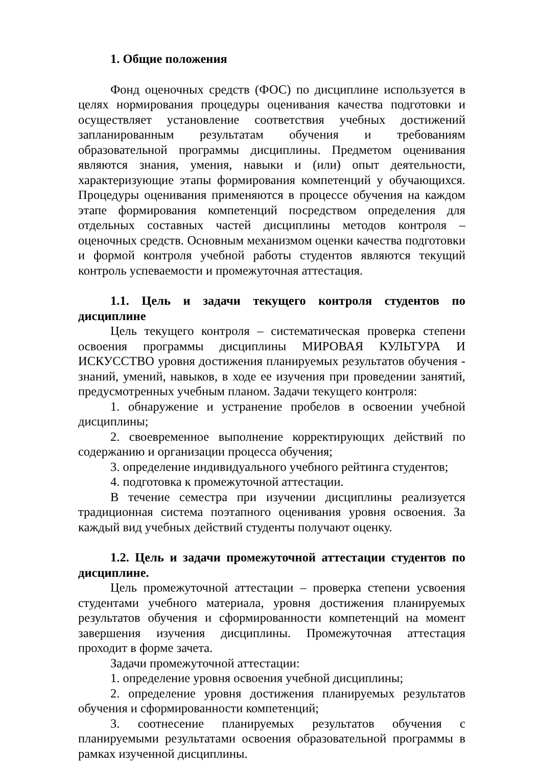1. Общие положения
Фонд оценочных средств (ФОС) по дисциплине используется в целях нормирования процедуры оценивания качества подготовки и осуществляет установление соответствия учебных достижений запланированным результатам обучения и требованиям образовательной программы дисциплины. Предметом оценивания являются знания, умения, навыки и (или) опыт деятельности, характеризующие этапы формирования компетенций у обучающихся. Процедуры оценивания применяются в процессе обучения на каждом этапе формирования компетенций посредством определения для отдельных составных частей дисциплины методов контроля – оценочных средств. Основным механизмом оценки качества подготовки и формой контроля учебной работы студентов являются текущий контроль успеваемости и промежуточная аттестация.
1.1. Цель и задачи текущего контроля студентов по дисциплине
Цель текущего контроля – систематическая проверка степени освоения программы дисциплины МИРОВАЯ КУЛЬТУРА И ИСКУССТВО уровня достижения планируемых результатов обучения - знаний, умений, навыков, в ходе ее изучения при проведении занятий, предусмотренных учебным планом. Задачи текущего контроля:
1. обнаружение и устранение пробелов в освоении учебной дисциплины;
2. своевременное выполнение корректирующих действий по содержанию и организации процесса обучения;
3. определение индивидуального учебного рейтинга студентов;
4. подготовка к промежуточной аттестации.
В течение семестра при изучении дисциплины реализуется традиционная система поэтапного оценивания уровня освоения. За каждый вид учебных действий студенты получают оценку.
1.2. Цель и задачи промежуточной аттестации студентов по дисциплине.
Цель промежуточной аттестации – проверка степени усвоения студентами учебного материала, уровня достижения планируемых результатов обучения и сформированности компетенций на момент завершения изучения дисциплины. Промежуточная аттестация проходит в форме зачета.
Задачи промежуточной аттестации:
1. определение уровня освоения учебной дисциплины;
2. определение уровня достижения планируемых результатов обучения и сформированности компетенций;
3. соотнесение планируемых результатов обучения с планируемыми результатами освоения образовательной программы в рамках изученной дисциплины.